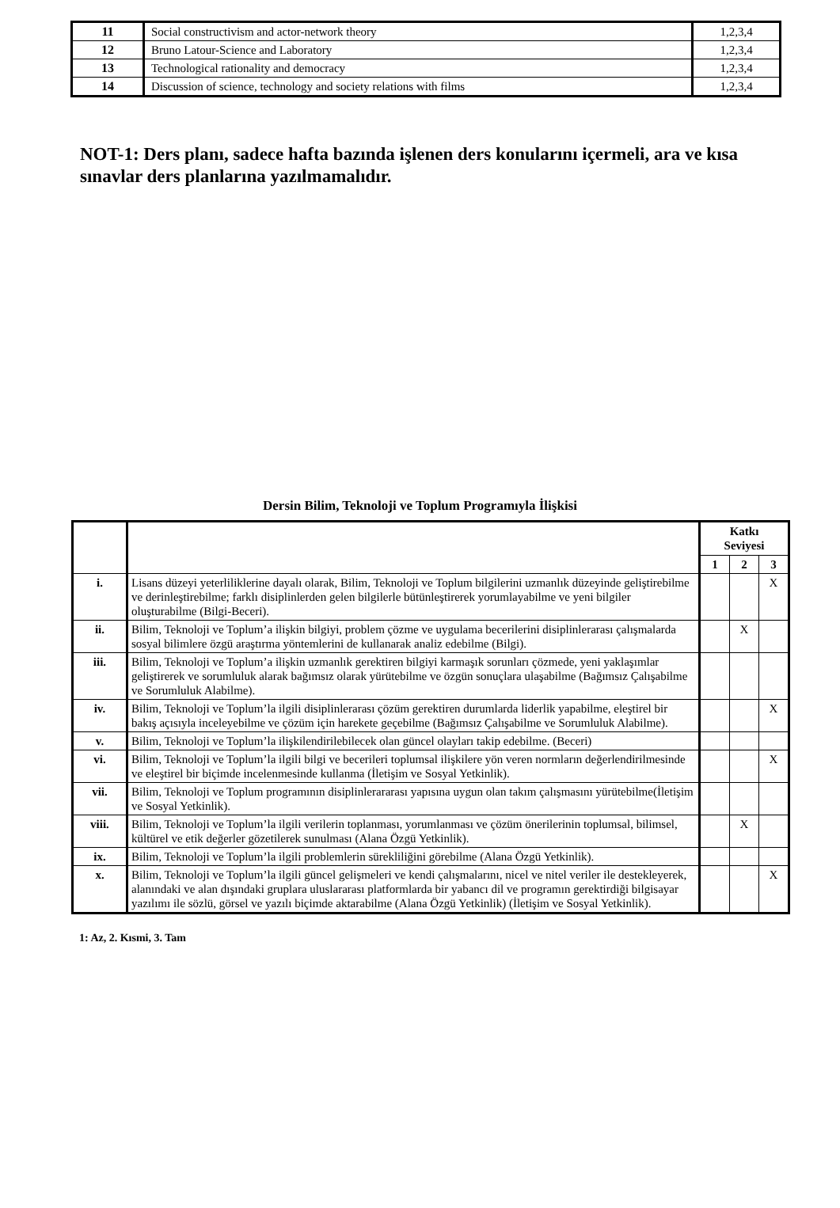| 11 | Social constructivism and actor-network theory | 1,2,3,4 |
| 12 | Bruno Latour-Science and Laboratory | 1,2,3,4 |
| 13 | Technological rationality and democracy | 1,2,3,4 |
| 14 | Discussion of science, technology and society relations with films | 1,2,3,4 |
NOT-1: Ders planı, sadece hafta bazında işlenen ders konularını içermeli, ara ve kısa sınavlar ders planlarına yazılmamalıdır.
Dersin Bilim, Teknoloji ve Toplum Programıyla İlişkisi
| | | Katkı Seviyesi | | |
| --- | --- | --- | --- | --- |
| | | 1 | 2 | 3 |
| i. | Lisans düzeyi yeterliliklerine dayalı olarak, Bilim, Teknoloji ve Toplum bilgilerini uzmanlık düzeyinde geliştirebilme ve derinleştirebilme; farklı disiplinlerden gelen bilgilerle bütünleştirerek yorumlayabilme ve yeni bilgiler oluşturabilme (Bilgi-Beceri). | | | X |
| ii. | Bilim, Teknoloji ve Toplum’a ilişkin bilgiyi, problem çözme ve uygulama becerilerini disiplinlerarası çalışmalarda sosyal bilimlere özgü araştırma yöntemlerini de kullanarak analiz edebilme (Bilgi). | | X | |
| iii. | Bilim, Teknoloji ve Toplum’a ilişkin uzmanlık gerektiren bilgiyi karmaşık sorunları çözmede, yeni yaklaşımlar geliştirerek ve sorumluluk alarak bağımsız olarak yürütebilme ve özgün sonuçlara ulaşabilme (Bağımsız Çalışabilme ve Sorumluluk Alabilme). | | | |
| iv. | Bilim, Teknoloji ve Toplum’la ilgili disiplinlerarası çözüm gerektiren durumlarda liderlik yapabilme, eleştirel bir bakış açısıyla inceleyebilme ve çözüm için harekete geçebilme (Bağımsız Çalışabilme ve Sorumluluk Alabilme). | | | X |
| v. | Bilim, Teknoloji ve Toplum’la ilişkilendirilebilecek olan güncel olayları takip edebilme. (Beceri) | | | |
| vi. | Bilim, Teknoloji ve Toplum’la ilgili bilgi ve becerileri toplumsal ilişkilere yön veren normların değerlendirilmesinde ve eleştirel bir biçimde incelenmesinde kullanma (İletişim ve Sosyal Yetkinlik). | | | X |
| vii. | Bilim, Teknoloji ve Toplum programının disiplinlerararası yapısına uygun olan takım çalışmasını yürütebilme(İletişim ve Sosyal Yetkinlik). | | | |
| viii. | Bilim, Teknoloji ve Toplum’la ilgili verilerin toplanması, yorumlanması ve çözüm önerilerinin toplumsal, bilimsel, kültürel ve etik değerler gözetilerek sunulması (Alana Özgü Yetkinlik). | | X | |
| ix. | Bilim, Teknoloji ve Toplum’la ilgili problemlerin sürekliliğini görebilme (Alana Özgü Yetkinlik). | | | |
| x. | Bilim, Teknoloji ve Toplum’la ilgili güncel gelişmeleri ve kendi çalışmalarını, nicel ve nitel veriler ile destekleyerek, alanındaki ve alan dışındaki gruplara uluslararası platformlarda bir yabancı dil ve programın gerektirdiği bilgisayar yazılımı ile sözlü, görsel ve yazılı biçimde aktarabilme (Alana Özgü Yetkinlik) (İletişim ve Sosyal Yetkinlik). | | | X |
1: Az, 2. Kısmi, 3. Tam